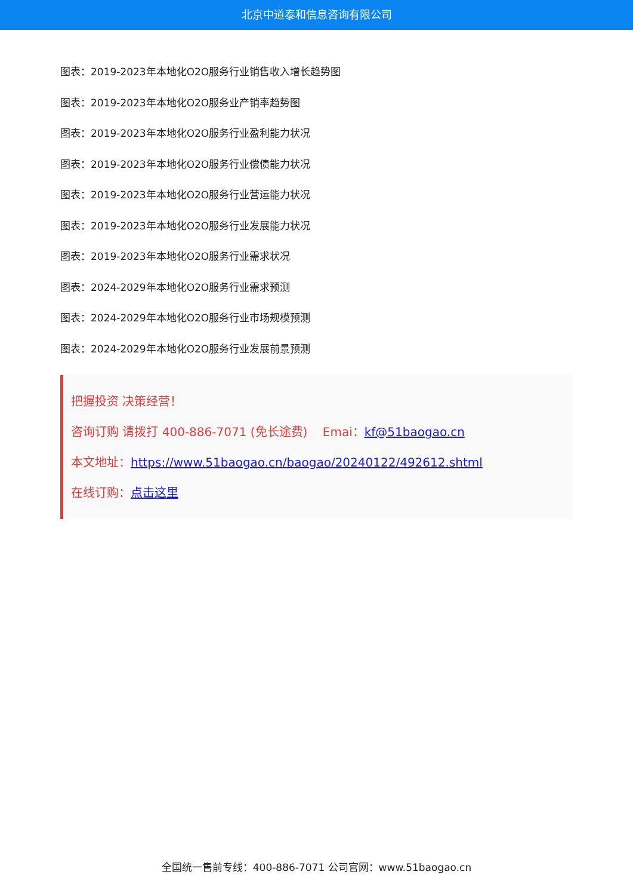北京中道泰和信息咨询有限公司
图表：2019-2023年本地化O2O服务行业销售收入增长趋势图
图表：2019-2023年本地化O2O服务业产销率趋势图
图表：2019-2023年本地化O2O服务行业盈利能力状况
图表：2019-2023年本地化O2O服务行业偿债能力状况
图表：2019-2023年本地化O2O服务行业营运能力状况
图表：2019-2023年本地化O2O服务行业发展能力状况
图表：2019-2023年本地化O2O服务行业需求状况
图表：2024-2029年本地化O2O服务行业需求预测
图表：2024-2029年本地化O2O服务行业市场规模预测
图表：2024-2029年本地化O2O服务行业发展前景预测
把握投资 决策经营！
咨询订购 请拨打 400-886-7071 (免长途费) Emai：kf@51baogao.cn
本文地址：https://www.51baogao.cn/baogao/20240122/492612.shtml
在线订购：点击这里
全国统一售前专线：400-886-7071 公司官网：www.51baogao.cn